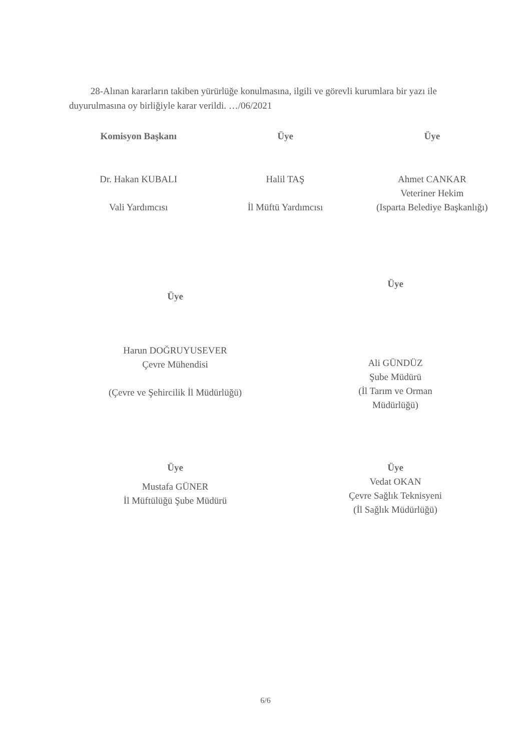28-Alınan kararların takiben yürürlüğe konulmasına, ilgili ve görevli kurumlara bir yazı ile duyurulmasına oy birliğiyle karar verildi. …/06/2021
Komisyon Başkanı
Dr. Hakan KUBALI
Vali Yardımcısı
Üye
Halil TAŞ
İl Müftü Yardımcısı
Üye
Ahmet CANKAR
Veteriner Hekim
(Isparta Belediye Başkanlığı)
Üye
Harun DOĞRUYUSEVER
Çevre Mühendisi
(Çevre ve Şehircilik İl Müdürlüğü)
Üye
Ali GÜNDÜZ
Şube Müdürü
(İl Tarım ve Orman
Müdürlüğü)
Üye
Mustafa GÜNER
İl Müftülüğü Şube Müdürü
Üye
Vedat OKAN
Çevre Sağlık Teknisyeni
(İl Sağlık Müdürlüğü)
6/6